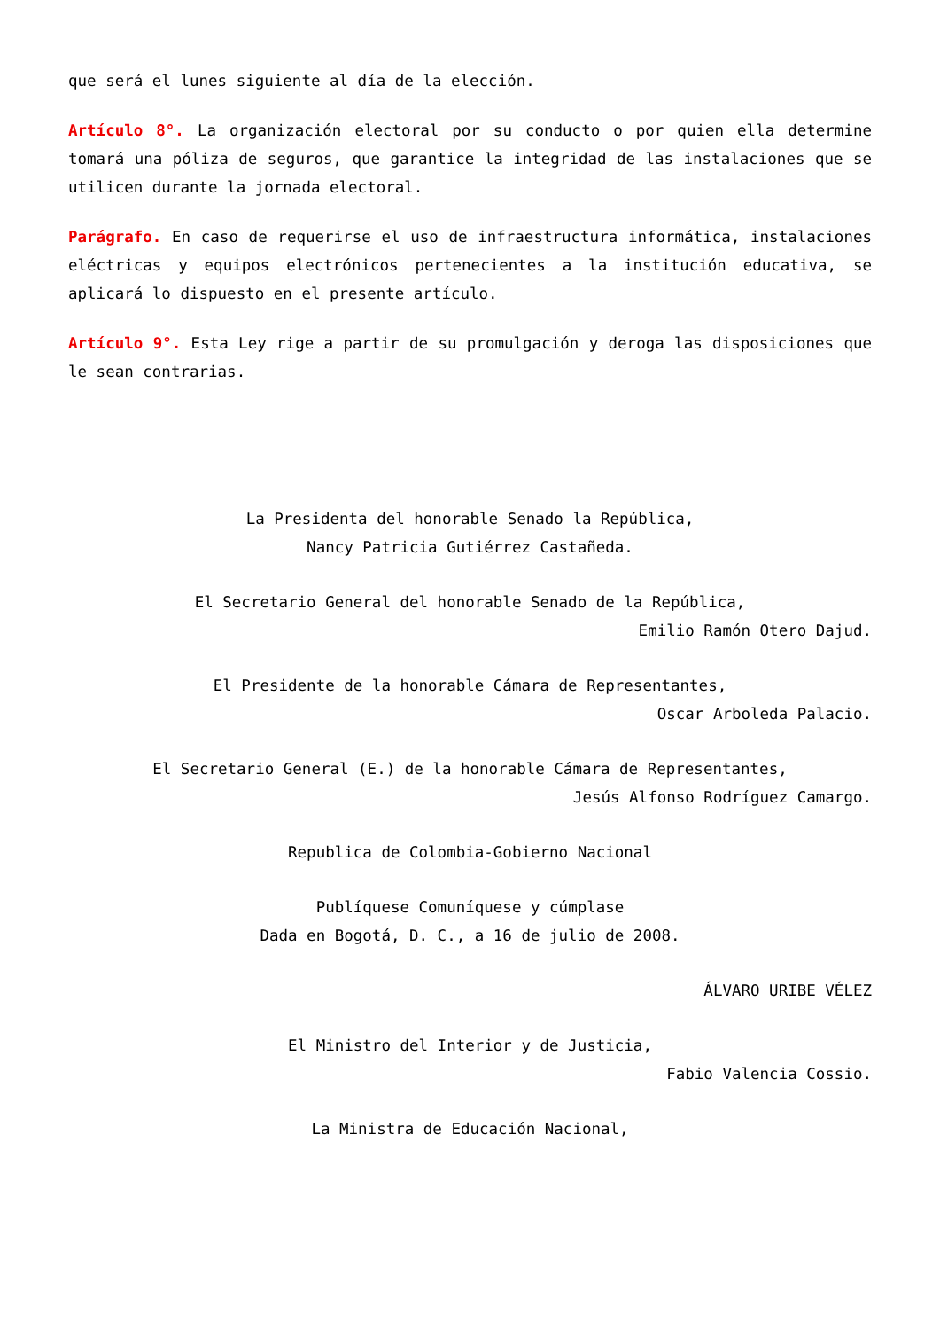que será el lunes siguiente al día de la elección.
Artículo 8°. La organización electoral por su conducto o por quien ella determine tomará una póliza de seguros, que garantice la integridad de las instalaciones que se utilicen durante la jornada electoral.
Parágrafo. En caso de requerirse el uso de infraestructura informática, instalaciones eléctricas y equipos electrónicos pertenecientes a la institución educativa, se aplicará lo dispuesto en el presente artículo.
Artículo 9°. Esta Ley rige a partir de su promulgación y deroga las disposiciones que le sean contrarias.
La Presidenta del honorable Senado la República,
Nancy Patricia Gutiérrez Castañeda.
El Secretario General del honorable Senado de la República,
Emilio Ramón Otero Dajud.
El Presidente de la honorable Cámara de Representantes,
Oscar Arboleda Palacio.
El Secretario General (E.) de la honorable Cámara de Representantes,
Jesús Alfonso Rodríguez Camargo.
Republica de Colombia-Gobierno Nacional
Publíquese Comuníquese y cúmplase
Dada en Bogotá, D. C., a 16 de julio de 2008.
ÁLVARO URIBE VÉLEZ
El Ministro del Interior y de Justicia,
Fabio Valencia Cossio.
La Ministra de Educación Nacional,